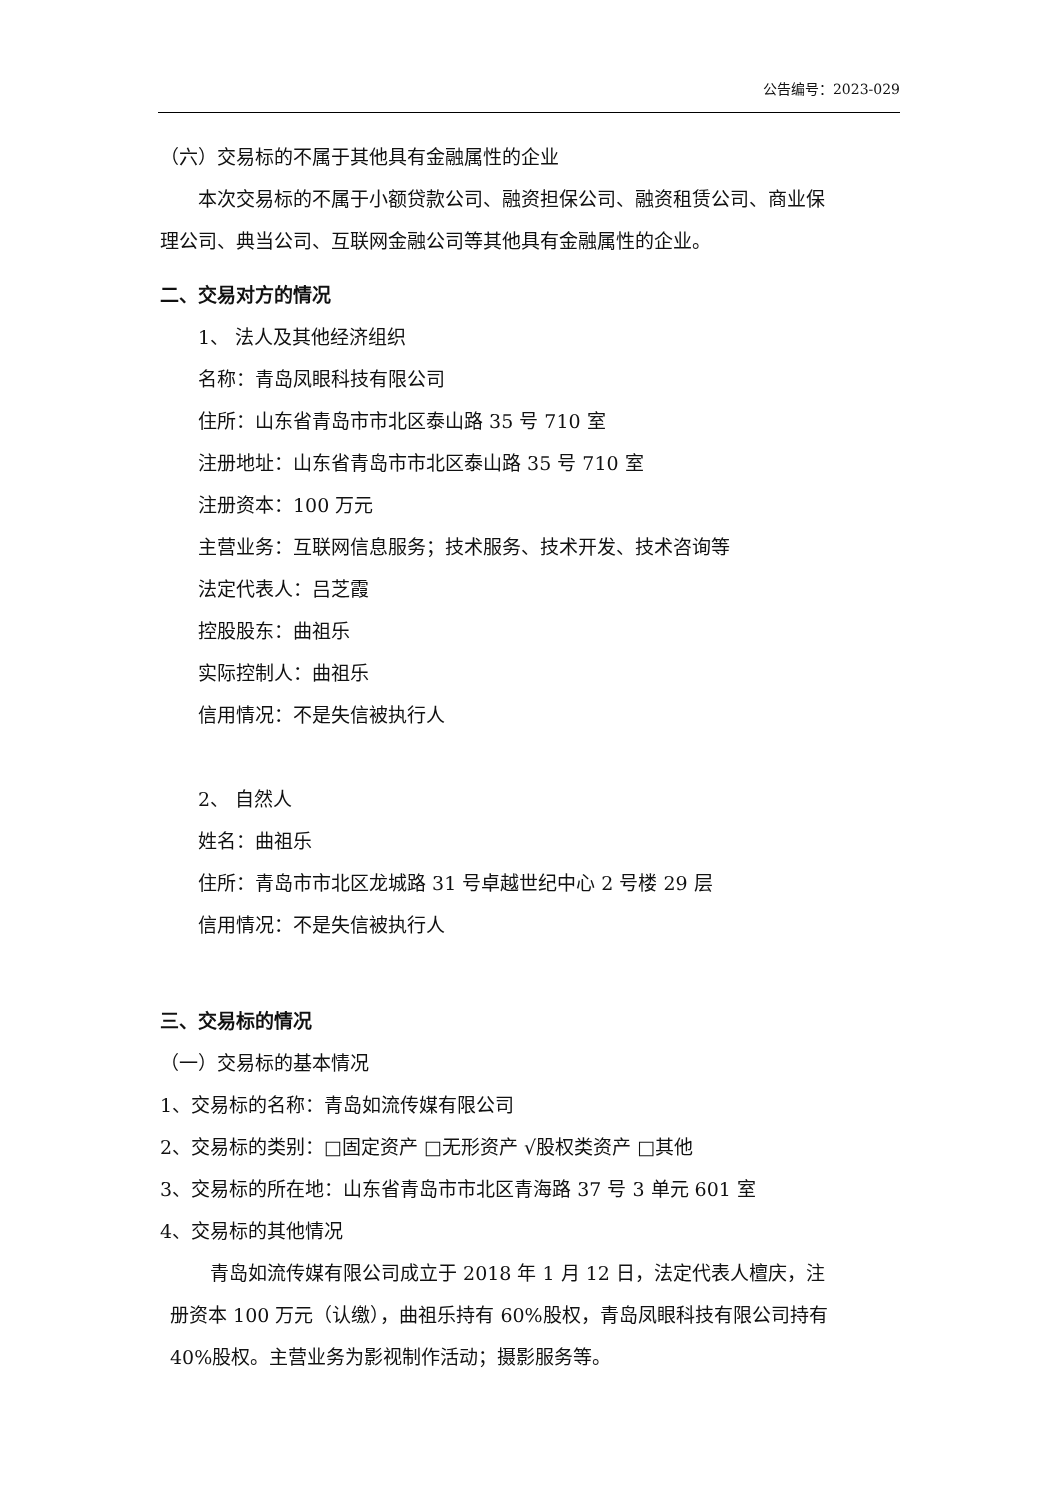公告编号：2023-029
（六）交易标的不属于其他具有金融属性的企业
本次交易标的不属于小额贷款公司、融资担保公司、融资租赁公司、商业保
理公司、典当公司、互联网金融公司等其他具有金融属性的企业。
二、交易对方的情况
1、 法人及其他经济组织
名称：青岛凤眼科技有限公司
住所：山东省青岛市市北区泰山路 35 号 710 室
注册地址：山东省青岛市市北区泰山路 35 号 710 室
注册资本：100 万元
主营业务：互联网信息服务；技术服务、技术开发、技术咨询等
法定代表人：吕芝霞
控股股东：曲祖乐
实际控制人：曲祖乐
信用情况：不是失信被执行人
2、 自然人
姓名：曲祖乐
住所：青岛市市北区龙城路 31 号卓越世纪中心 2 号楼 29 层
信用情况：不是失信被执行人
三、交易标的情况
（一）交易标的基本情况
1、交易标的名称：青岛如流传媒有限公司
2、交易标的类别：□固定资产 □无形资产 √股权类资产 □其他
3、交易标的所在地：山东省青岛市市北区青海路 37 号 3 单元 601 室
4、交易标的其他情况
青岛如流传媒有限公司成立于 2018 年 1 月 12 日，法定代表人檀庆，注
册资本 100 万元（认缴），曲祖乐持有 60%股权，青岛凤眼科技有限公司持有
40%股权。主营业务为影视制作活动；摄影服务等。